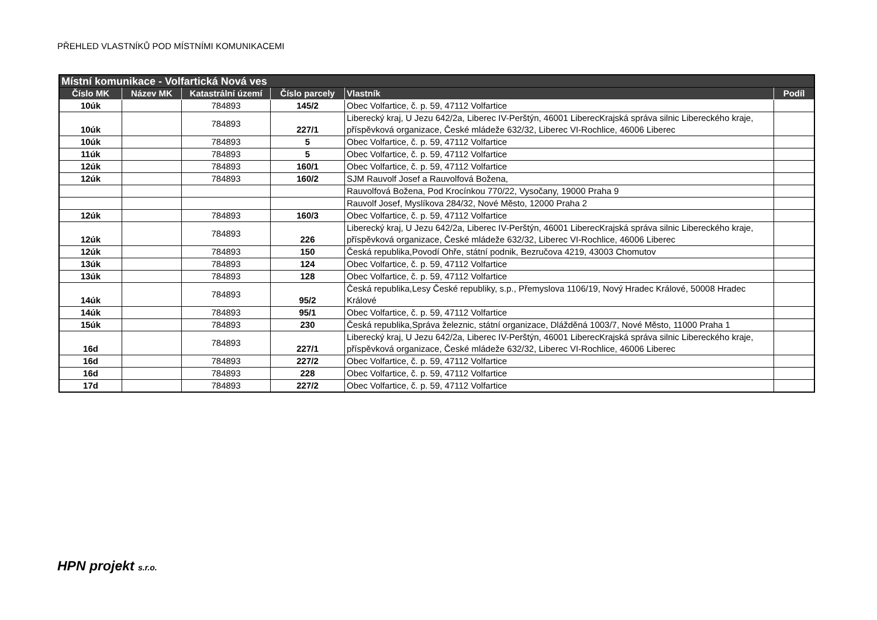PŘEHLED VLASTNÍKŮ POD MÍSTNÍMI KOMUNIKACEMI
| Místní komunikace - Volfartická Nová ves | | | | | |
| --- | --- | --- | --- | --- | --- |
| Číslo MK | Název MK | Katastrální území | Číslo parcely | Vlastník | Podíl |
| 10úk | | 784893 | 145/2 | Obec Volfartice, č. p. 59, 47112 Volfartice | |
| 10úk | | 784893 | 227/1 | Liberecký kraj, U Jezu 642/2a, Liberec IV-Perštýn, 46001 LiberecKrajská správa silnic Libereckého kraje, příspěvková organizace, České mládeže 632/32, Liberec VI-Rochlice, 46006 Liberec | |
| 10úk | | 784893 | 5 | Obec Volfartice, č. p. 59, 47112 Volfartice | |
| 11úk | | 784893 | 5 | Obec Volfartice, č. p. 59, 47112 Volfartice | |
| 12úk | | 784893 | 160/1 | Obec Volfartice, č. p. 59, 47112 Volfartice | |
| 12úk | | 784893 | 160/2 | SJM Rauvolf Josef a Rauvolfová Božena, | |
| | | | | Rauvolfová Božena, Pod Krocínkou 770/22, Vysočany, 19000 Praha 9 | |
| | | | | Rauvolf Josef, Myslíkova 284/32, Nové Město, 12000 Praha 2 | |
| 12úk | | 784893 | 160/3 | Obec Volfartice, č. p. 59, 47112 Volfartice | |
| 12úk | | 784893 | 226 | Liberecký kraj, U Jezu 642/2a, Liberec IV-Perštýn, 46001 LiberecKrajská správa silnic Libereckého kraje, příspěvková organizace, České mládeže 632/32, Liberec VI-Rochlice, 46006 Liberec | |
| 12úk | | 784893 | 150 | Česká republika,Povodí Ohře, státní podnik, Bezručova 4219, 43003 Chomutov | |
| 13úk | | 784893 | 124 | Obec Volfartice, č. p. 59, 47112 Volfartice | |
| 13úk | | 784893 | 128 | Obec Volfartice, č. p. 59, 47112 Volfartice | |
| 14úk | | 784893 | 95/2 | Česká republika,Lesy České republiky, s.p., Přemyslova 1106/19, Nový Hradec Králové, 50008 Hradec Králové | |
| 14úk | | 784893 | 95/1 | Obec Volfartice, č. p. 59, 47112 Volfartice | |
| 15úk | | 784893 | 230 | Česká republika,Správa železnic, státní organizace, Dlážděná 1003/7, Nové Město, 11000 Praha 1 | |
| 16d | | 784893 | 227/1 | Liberecký kraj, U Jezu 642/2a, Liberec IV-Perštýn, 46001 LiberecKrajská správa silnic Libereckého kraje, příspěvková organizace, České mládeže 632/32, Liberec VI-Rochlice, 46006 Liberec | |
| 16d | | 784893 | 227/2 | Obec Volfartice, č. p. 59, 47112 Volfartice | |
| 16d | | 784893 | 228 | Obec Volfartice, č. p. 59, 47112 Volfartice | |
| 17d | | 784893 | 227/2 | Obec Volfartice, č. p. 59, 47112 Volfartice | |
HPN projekt s.r.o.